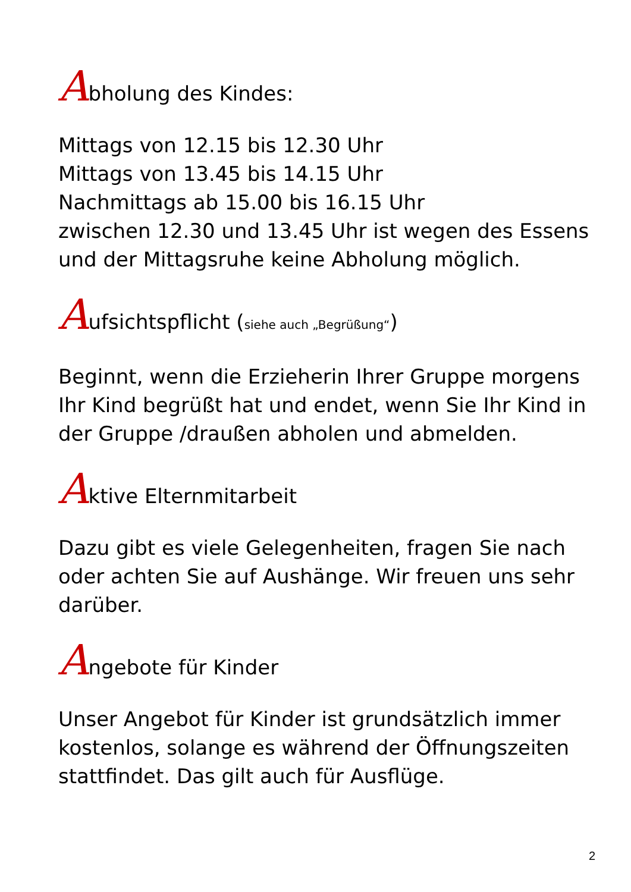Abholung des Kindes:
Mittags von 12.15 bis 12.30 Uhr
Mittags von 13.45 bis 14.15 Uhr
Nachmittags ab 15.00 bis 16.15 Uhr
zwischen 12.30 und 13.45 Uhr ist wegen des Essens und der Mittagsruhe keine Abholung möglich.
Aufsichtspflicht (siehe auch „Begrüßung“)
Beginnt, wenn die Erzieherin Ihrer Gruppe morgens Ihr Kind begrüßt hat und endet, wenn Sie Ihr Kind in der Gruppe /draußen abholen und abmelden.
Aktive Elternmitarbeit
Dazu gibt es viele Gelegenheiten, fragen Sie nach oder achten Sie auf Aushänge. Wir freuen uns sehr darüber.
Angebote für Kinder
Unser Angebot für Kinder ist grundsätzlich immer kostenlos, solange es während der Öffnungszeiten stattfindet. Das gilt auch für Ausflüge.
2